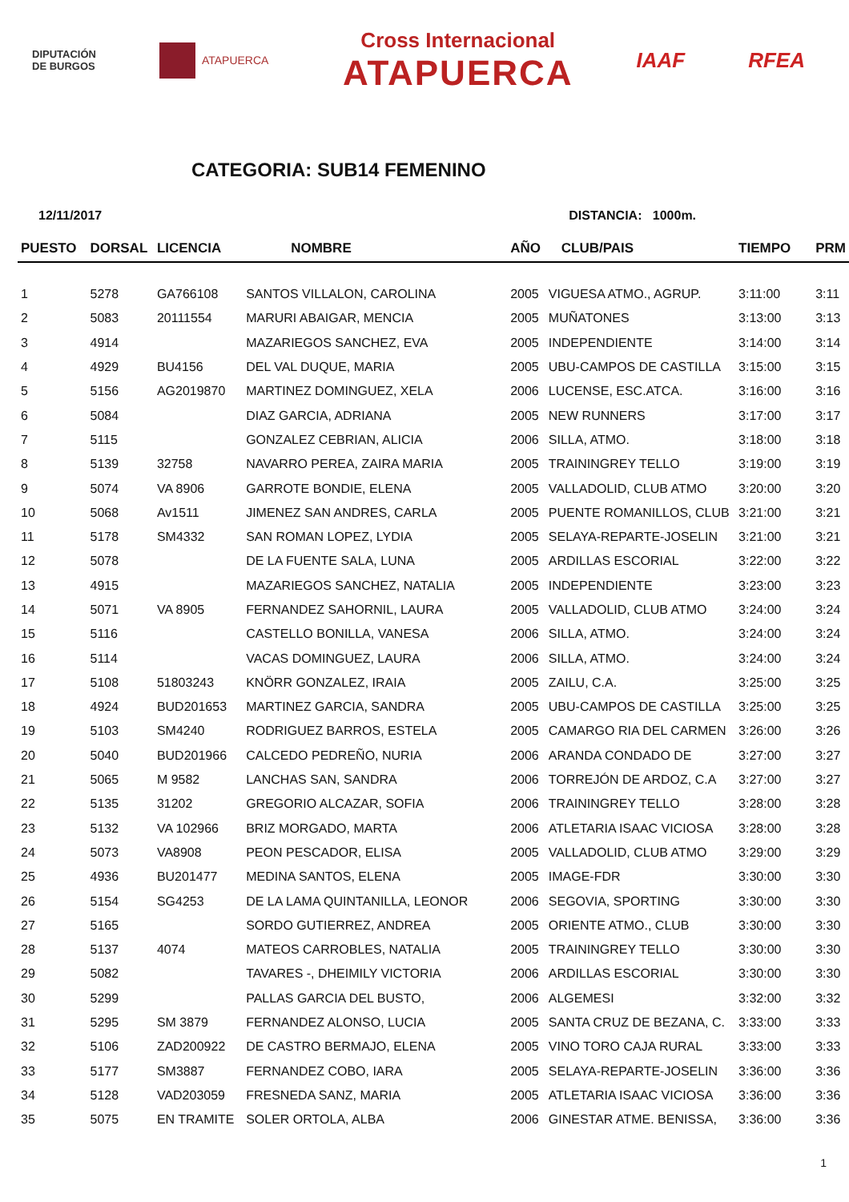DIPUTACIÓN
DE BURGOS
ATAPUERCA
Cross Internacional
ATAPUERCA
IAAF RFEA
CATEGORIA: SUB14 FEMENINO
12/11/2017 DISTANCIA: 1000m.
| PUESTO | DORSAL | LICENCIA | NOMBRE | AÑO | CLUB/PAIS | TIEMPO | PRM |
| --- | --- | --- | --- | --- | --- | --- | --- |
| 1 | 5278 | GA766108 | SANTOS VILLALON, CAROLINA | 2005 | VIGUESA ATMO., AGRUP. | 3:11:00 | 3:11 |
| 2 | 5083 | 20111554 | MARURI ABAIGAR, MENCIA | 2005 | MUÑATONES | 3:13:00 | 3:13 |
| 3 | 4914 | | MAZARIEGOS SANCHEZ, EVA | 2005 | INDEPENDIENTE | 3:14:00 | 3:14 |
| 4 | 4929 | BU4156 | DEL VAL DUQUE, MARIA | 2005 | UBU-CAMPOS DE CASTILLA | 3:15:00 | 3:15 |
| 5 | 5156 | AG2019870 | MARTINEZ DOMINGUEZ, XELA | 2006 | LUCENSE, ESC.ATCA. | 3:16:00 | 3:16 |
| 6 | 5084 | | DIAZ GARCIA, ADRIANA | 2005 | NEW RUNNERS | 3:17:00 | 3:17 |
| 7 | 5115 | | GONZALEZ CEBRIAN, ALICIA | 2006 | SILLA, ATMO. | 3:18:00 | 3:18 |
| 8 | 5139 | 32758 | NAVARRO PEREA, ZAIRA MARIA | 2005 | TRAININGREY TELLO | 3:19:00 | 3:19 |
| 9 | 5074 | VA 8906 | GARROTE BONDIE, ELENA | 2005 | VALLADOLID, CLUB ATMO | 3:20:00 | 3:20 |
| 10 | 5068 | Av1511 | JIMENEZ SAN ANDRES, CARLA | 2005 | PUENTE ROMANILLOS, CLUB | 3:21:00 | 3:21 |
| 11 | 5178 | SM4332 | SAN ROMAN LOPEZ, LYDIA | 2005 | SELAYA-REPARTE-JOSELIN | 3:21:00 | 3:21 |
| 12 | 5078 | | DE LA FUENTE SALA, LUNA | 2005 | ARDILLAS ESCORIAL | 3:22:00 | 3:22 |
| 13 | 4915 | | MAZARIEGOS SANCHEZ, NATALIA | 2005 | INDEPENDIENTE | 3:23:00 | 3:23 |
| 14 | 5071 | VA 8905 | FERNANDEZ SAHORNIL, LAURA | 2005 | VALLADOLID, CLUB ATMO | 3:24:00 | 3:24 |
| 15 | 5116 | | CASTELLO BONILLA, VANESA | 2006 | SILLA, ATMO. | 3:24:00 | 3:24 |
| 16 | 5114 | | VACAS DOMINGUEZ, LAURA | 2006 | SILLA, ATMO. | 3:24:00 | 3:24 |
| 17 | 5108 | 51803243 | KNÖRR GONZALEZ, IRAIA | 2005 | ZAILU, C.A. | 3:25:00 | 3:25 |
| 18 | 4924 | BUD201653 | MARTINEZ GARCIA, SANDRA | 2005 | UBU-CAMPOS DE CASTILLA | 3:25:00 | 3:25 |
| 19 | 5103 | SM4240 | RODRIGUEZ BARROS, ESTELA | 2005 | CAMARGO RIA DEL CARMEN | 3:26:00 | 3:26 |
| 20 | 5040 | BUD201966 | CALCEDO PEDREÑO, NURIA | 2006 | ARANDA CONDADO DE | 3:27:00 | 3:27 |
| 21 | 5065 | M 9582 | LANCHAS SAN, SANDRA | 2006 | TORREJÓN DE ARDOZ, C.A | 3:27:00 | 3:27 |
| 22 | 5135 | 31202 | GREGORIO ALCAZAR, SOFIA | 2006 | TRAININGREY TELLO | 3:28:00 | 3:28 |
| 23 | 5132 | VA 102966 | BRIZ MORGADO, MARTA | 2006 | ATLETARIA ISAAC VICIOSA | 3:28:00 | 3:28 |
| 24 | 5073 | VA8908 | PEON PESCADOR, ELISA | 2005 | VALLADOLID, CLUB ATMO | 3:29:00 | 3:29 |
| 25 | 4936 | BU201477 | MEDINA SANTOS, ELENA | 2005 | IMAGE-FDR | 3:30:00 | 3:30 |
| 26 | 5154 | SG4253 | DE LA LAMA QUINTANILLA, LEONOR | 2006 | SEGOVIA, SPORTING | 3:30:00 | 3:30 |
| 27 | 5165 | | SORDO GUTIERREZ, ANDREA | 2005 | ORIENTE ATMO., CLUB | 3:30:00 | 3:30 |
| 28 | 5137 | 4074 | MATEOS CARROBLES, NATALIA | 2005 | TRAININGREY TELLO | 3:30:00 | 3:30 |
| 29 | 5082 | | TAVARES -, DHEIMILY VICTORIA | 2006 | ARDILLAS ESCORIAL | 3:30:00 | 3:30 |
| 30 | 5299 | | PALLAS GARCIA DEL BUSTO, | 2006 | ALGEMESI | 3:32:00 | 3:32 |
| 31 | 5295 | SM 3879 | FERNANDEZ ALONSO, LUCIA | 2005 | SANTA CRUZ DE BEZANA, C. | 3:33:00 | 3:33 |
| 32 | 5106 | ZAD200922 | DE CASTRO BERMAJO, ELENA | 2005 | VINO TORO CAJA RURAL | 3:33:00 | 3:33 |
| 33 | 5177 | SM3887 | FERNANDEZ COBO, IARA | 2005 | SELAYA-REPARTE-JOSELIN | 3:36:00 | 3:36 |
| 34 | 5128 | VAD203059 | FRESNEDA SANZ, MARIA | 2005 | ATLETARIA ISAAC VICIOSA | 3:36:00 | 3:36 |
| 35 | 5075 | EN TRAMITE | SOLER ORTOLA, ALBA | 2006 | GINESTAR ATME. BENISSA, | 3:36:00 | 3:36 |
1